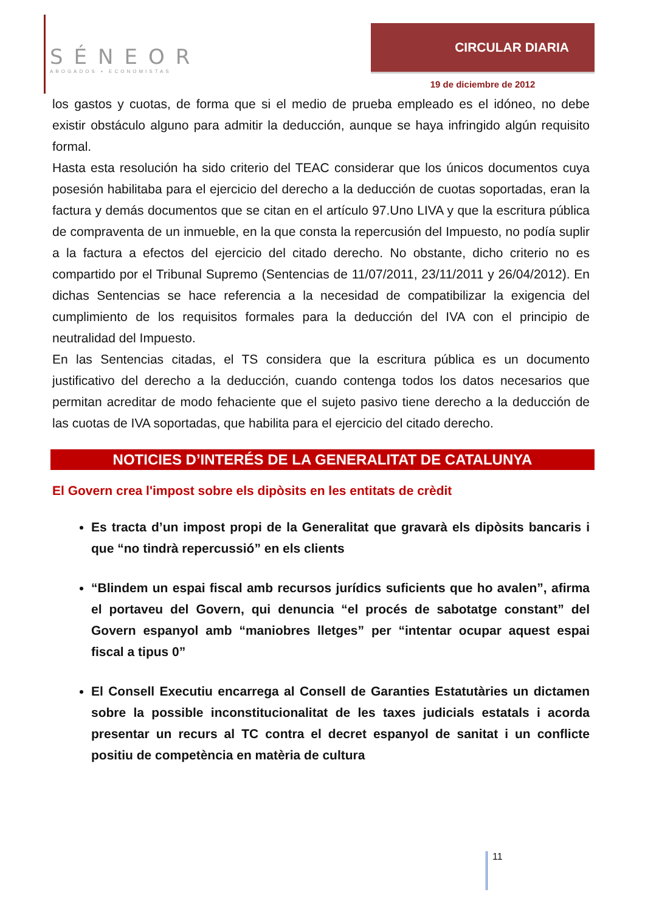SÉNEOR
ABOGADOS ▪ ECONOMISTAS
CIRCULAR DIARIA
19 de diciembre de 2012
los gastos y cuotas, de forma que si el medio de prueba empleado es el idóneo, no debe existir obstáculo alguno para admitir la deducción, aunque se haya infringido algún requisito formal.
Hasta esta resolución ha sido criterio del TEAC considerar que los únicos documentos cuya posesión habilitaba para el ejercicio del derecho a la deducción de cuotas soportadas, eran la factura y demás documentos que se citan en el artículo 97.Uno LIVA y que la escritura pública de compraventa de un inmueble, en la que consta la repercusión del Impuesto, no podía suplir a la factura a efectos del ejercicio del citado derecho. No obstante, dicho criterio no es compartido por el Tribunal Supremo (Sentencias de 11/07/2011, 23/11/2011 y 26/04/2012). En dichas Sentencias se hace referencia a la necesidad de compatibilizar la exigencia del cumplimiento de los requisitos formales para la deducción del IVA con el principio de neutralidad del Impuesto.
En las Sentencias citadas, el TS considera que la escritura pública es un documento justificativo del derecho a la deducción, cuando contenga todos los datos necesarios que permitan acreditar de modo fehaciente que el sujeto pasivo tiene derecho a la deducción de las cuotas de IVA soportadas, que habilita para el ejercicio del citado derecho.
NOTICIES D’INTERÉS DE LA GENERALITAT DE CATALUNYA
El Govern crea l'impost sobre els dipòsits en les entitats de crèdit
Es tracta d’un impost propi de la Generalitat que gravarà els dipòsits bancaris i que “no tindrà repercussió” en els clients
“Blindem un espai fiscal amb recursos jurídics suficients que ho avalen”, afirma el portaveu del Govern, qui denuncia “el procés de sabotatge constant” del Govern espanyol amb “maniobres lletges” per “intentar ocupar aquest espai fiscal a tipus 0”
El Consell Executiu encarrega al Consell de Garanties Estatutàries un dictamen sobre la possible inconstitucionalitat de les taxes judicials estatals i acorda presentar un recurs al TC contra el decret espanyol de sanitat i un conflicte positiu de competència en matèria de cultura
11